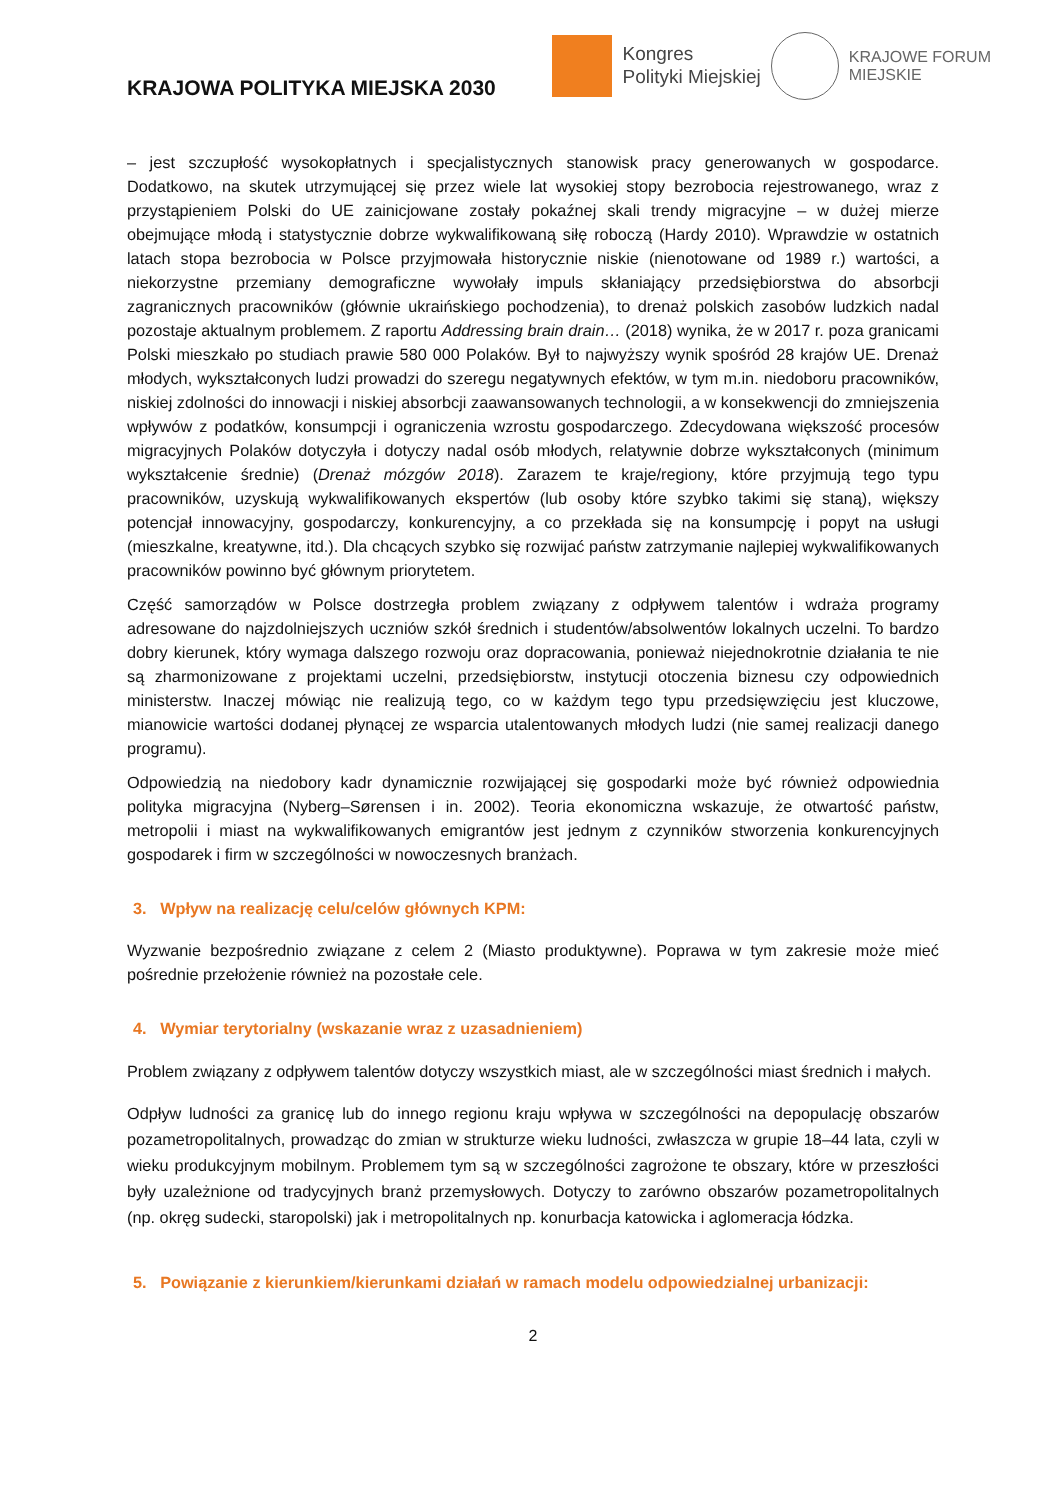KRAJOWA POLITYKA MIEJSKA 2030
Kongres
Polityki Miejskiej
KRAJOWE FORUM
MIEJSKIE
– jest szczupłość wysokopłatnych i specjalistycznych stanowisk pracy generowanych w gospodarce. Dodatkowo, na skutek utrzymującej się przez wiele lat wysokiej stopy bezrobocia rejestrowanego, wraz z przystąpieniem Polski do UE zainicjowane zostały pokaźnej skali trendy migracyjne – w dużej mierze obejmujące młodą i statystycznie dobrze wykwalifikowaną siłę roboczą (Hardy 2010). Wprawdzie w ostatnich latach stopa bezrobocia w Polsce przyjmowała historycznie niskie (nienotowane od 1989 r.) wartości, a niekorzystne przemiany demograficzne wywołały impuls skłaniający przedsiębiorstwa do absorbcji zagranicznych pracowników (głównie ukraińskiego pochodzenia), to drenaż polskich zasobów ludzkich nadal pozostaje aktualnym problemem. Z raportu Addressing brain drain… (2018) wynika, że w 2017 r. poza granicami Polski mieszkało po studiach prawie 580 000 Polaków. Był to najwyższy wynik spośród 28 krajów UE. Drenaż młodych, wykształconych ludzi prowadzi do szeregu negatywnych efektów, w tym m.in. niedoboru pracowników, niskiej zdolności do innowacji i niskiej absorbcji zaawansowanych technologii, a w konsekwencji do zmniejszenia wpływów z podatków, konsumpcji i ograniczenia wzrostu gospodarczego. Zdecydowana większość procesów migracyjnych Polaków dotyczyła i dotyczy nadal osób młodych, relatywnie dobrze wykształconych (minimum wykształcenie średnie) (Drenaż mózgów 2018). Zarazem te kraje/regiony, które przyjmują tego typu pracowników, uzyskują wykwalifikowanych ekspertów (lub osoby które szybko takimi się staną), większy potencjał innowacyjny, gospodarczy, konkurencyjny, a co przekłada się na konsumpcję i popyt na usługi (mieszkalne, kreatywne, itd.). Dla chcących szybko się rozwijać państw zatrzymanie najlepiej wykwalifikowanych pracowników powinno być głównym priorytetem.
Część samorządów w Polsce dostrzegła problem związany z odpływem talentów i wdraża programy adresowane do najzdolniejszych uczniów szkół średnich i studentów/absolwentów lokalnych uczelni. To bardzo dobry kierunek, który wymaga dalszego rozwoju oraz dopracowania, ponieważ niejednokrotnie działania te nie są zharmonizowane z projektami uczelni, przedsiębiorstw, instytucji otoczenia biznesu czy odpowiednich ministerstw. Inaczej mówiąc nie realizują tego, co w każdym tego typu przedsięwzięciu jest kluczowe, mianowicie wartości dodanej płynącej ze wsparcia utalentowanych młodych ludzi (nie samej realizacji danego programu).
Odpowiedzią na niedobory kadr dynamicznie rozwijającej się gospodarki może być również odpowiednia polityka migracyjna (Nyberg–Sørensen i in. 2002). Teoria ekonomiczna wskazuje, że otwartość państw, metropolii i miast na wykwalifikowanych emigrantów jest jednym z czynników stworzenia konkurencyjnych gospodarek i firm w szczególności w nowoczesnych branżach.
3. Wpływ na realizację celu/celów głównych KPM:
Wyzwanie bezpośrednio związane z celem 2 (Miasto produktywne). Poprawa w tym zakresie może mieć pośrednie przełożenie również na pozostałe cele.
4. Wymiar terytorialny (wskazanie wraz z uzasadnieniem)
Problem związany z odpływem talentów dotyczy wszystkich miast, ale w szczególności miast średnich i małych.
Odpływ ludności za granicę lub do innego regionu kraju wpływa w szczególności na depopulację obszarów pozametropolitalnych, prowadząc do zmian w strukturze wieku ludności, zwłaszcza w grupie 18–44 lata, czyli w wieku produkcyjnym mobilnym. Problemem tym są w szczególności zagrożone te obszary, które w przeszłości były uzależnione od tradycyjnych branż przemysłowych. Dotyczy to zarówno obszarów pozametropolitalnych (np. okręg sudecki, staropolski) jak i metropolitalnych np. konurbacja katowicka i aglomeracja łódzka.
5. Powiązanie z kierunkiem/kierunkami działań w ramach modelu odpowiedzialnej urbanizacji:
2